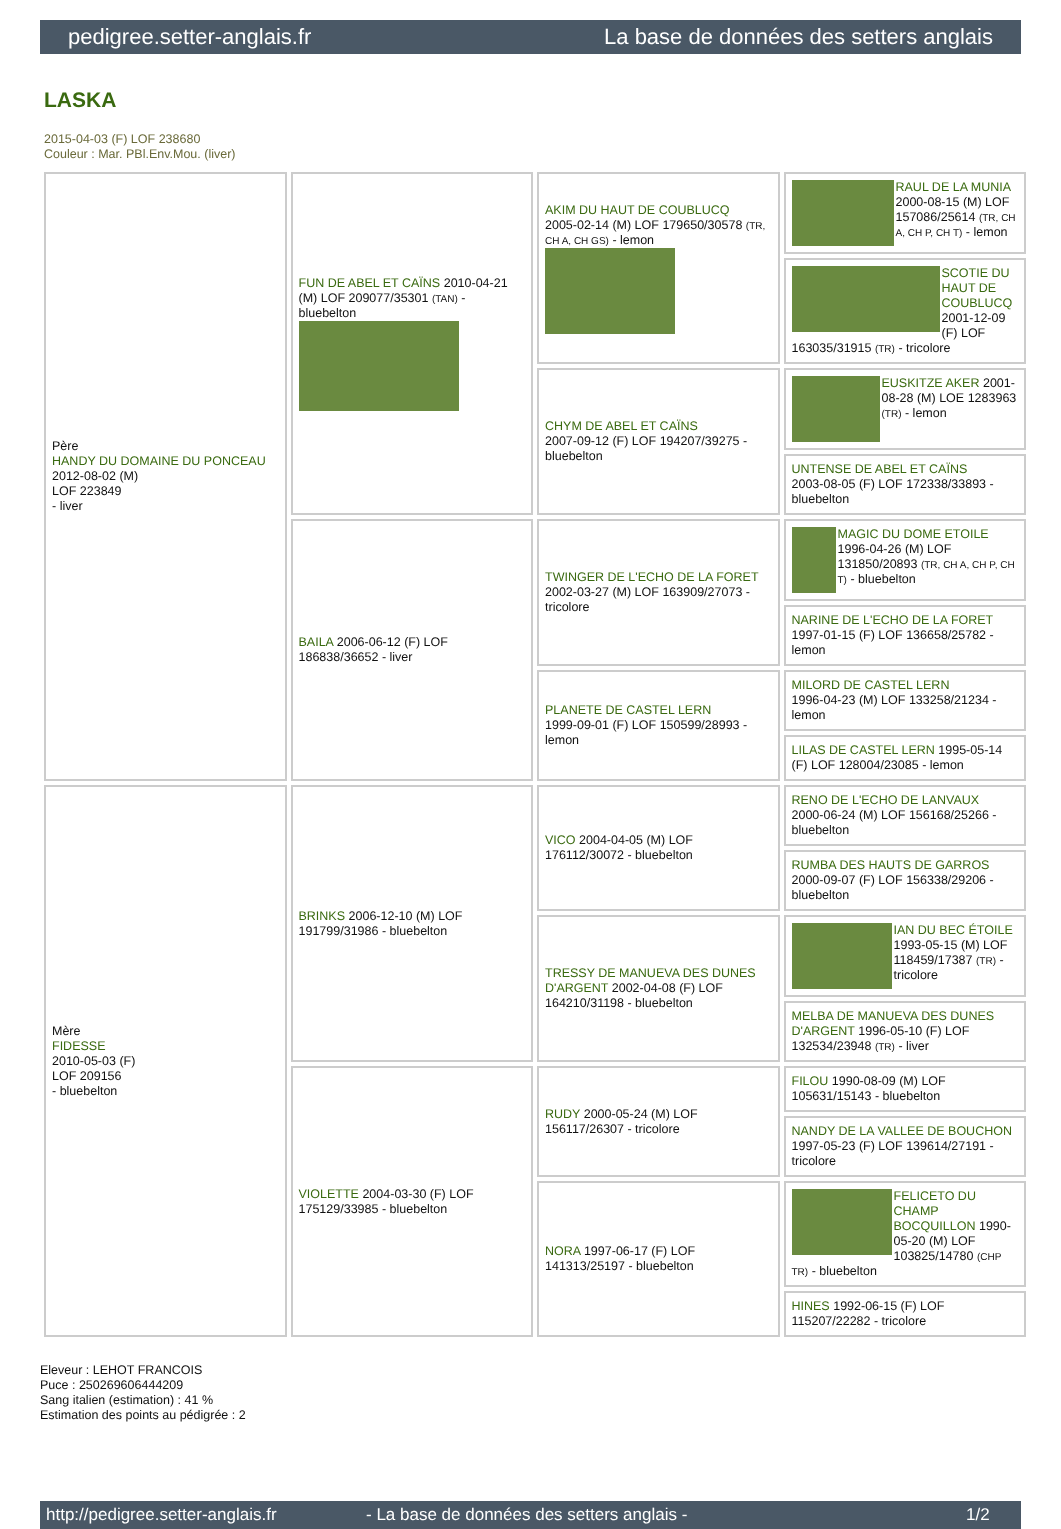pedigree.setter-anglais.fr La base de données des setters anglais
LASKA
2015-04-03 (F) LOF 238680
Couleur : Mar. PBl.Env.Mou. (liver)
| Père HANDY DU DOMAINE DU PONCEAU 2012-08-02 (M) LOF 223849 - liver | FUN DE ABEL ET CAÏNS 2010-04-21 (M) LOF 209077/35301 (TAN) - bluebelton | AKIM DU HAUT DE COUBLUCQ 2005-02-14 (M) LOF 179650/30578 (TR, CH A, CH GS) - lemon | RAUL DE LA MUNIA 2000-08-15 (M) LOF 157086/25614 (TR, CH A, CH P, CH T) - lemon |
| | | | SCOTIE DU HAUT DE COUBLUCQ 2001-12-09 (F) LOF 163035/31915 (TR) - tricolore |
| | | CHYM DE ABEL ET CAÏNS 2007-09-12 (F) LOF 194207/39275 - bluebelton | EUSKITZE AKER 2001-08-28 (M) LOE 1283963 (TR) - lemon |
| | | | UNTENSE DE ABEL ET CAÏNS 2003-08-05 (F) LOF 172338/33893 - bluebelton |
| | BAILA 2006-06-12 (F) LOF 186838/36652 - liver | TWINGER DE L'ECHO DE LA FORET 2002-03-27 (M) LOF 163909/27073 - tricolore | MAGIC DU DOME ETOILE 1996-04-26 (M) LOF 131850/20893 (TR, CH A, CH P, CH T) - bluebelton |
| | | | NARINE DE L'ECHO DE LA FORET 1997-01-15 (F) LOF 136658/25782 - lemon |
| | | PLANETE DE CASTEL LERN 1999-09-01 (F) LOF 150599/28993 - lemon | MILORD DE CASTEL LERN 1996-04-23 (M) LOF 133258/21234 - lemon |
| | | | LILAS DE CASTEL LERN 1995-05-14 (F) LOF 128004/23085 - lemon |
| Mère FIDESSE 2010-05-03 (F) LOF 209156 - bluebelton | BRINKS 2006-12-10 (M) LOF 191799/31986 - bluebelton | VICO 2004-04-05 (M) LOF 176112/30072 - bluebelton | RENO DE L'ECHO DE LANVAUX 2000-06-24 (M) LOF 156168/25266 - bluebelton |
| | | | RUMBA DES HAUTS DE GARROS 2000-09-07 (F) LOF 156338/29206 - bluebelton |
| | | TRESSY DE MANUEVA DES DUNES D'ARGENT 2002-04-08 (F) LOF 164210/31198 - bluebelton | IAN DU BEC ÉTOILE 1993-05-15 (M) LOF 118459/17387 (TR) - tricolore |
| | | | MELBA DE MANUEVA DES DUNES D'ARGENT 1996-05-10 (F) LOF 132534/23948 (TR) - liver |
| | VIOLETTE 2004-03-30 (F) LOF 175129/33985 - bluebelton | RUDY 2000-05-24 (M) LOF 156117/26307 - tricolore | FILOU 1990-08-09 (M) LOF 105631/15143 - bluebelton |
| | | | NANDY DE LA VALLEE DE BOUCHON 1997-05-23 (F) LOF 139614/27191 - tricolore |
| | | NORA 1997-06-17 (F) LOF 141313/25197 - bluebelton | FELICETO DU CHAMP BOCQUILLON 1990-05-20 (M) LOF 103825/14780 (CHP TR) - bluebelton |
| | | | HINES 1992-06-15 (F) LOF 115207/22282 - tricolore |
Eleveur : LEHOT FRANCOIS
Puce : 250269606444209
Sang italien (estimation) : 41 %
Estimation des points au pédigrée : 2
http://pedigree.setter-anglais.fr - La base de données des setters anglais - 1/2